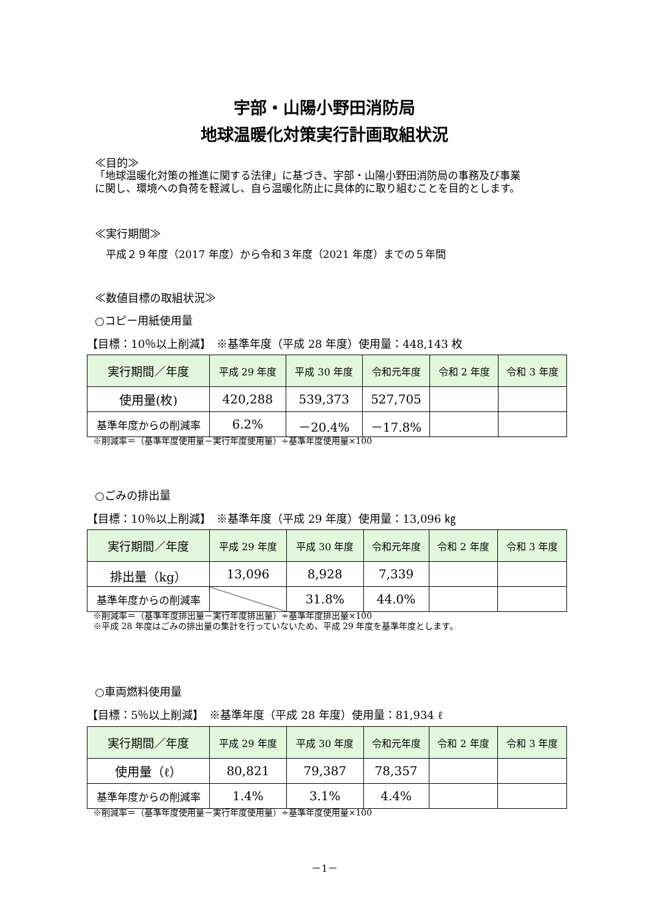宇部・山陽小野田消防局
地球温暖化対策実行計画取組状況
≪目的≫
「地球温暖化対策の推進に関する法律」に基づき、宇部・山陽小野田消防局の事務及び事業
に関し、環境への負荷を軽減し、自ら温暖化防止に具体的に取り組むことを目的とします。
≪実行期間≫
平成２９年度（2017 年度）から令和３年度（2021 年度）までの５年間
≪数値目標の取組状況≫
○コピー用紙使用量
【目標：10％以上削減】　※基準年度（平成 28 年度）使用量：448,143 枚
| 実行期間／年度 | 平成 29 年度 | 平成 30 年度 | 令和元年度 | 令和 2 年度 | 令和 3 年度 |
| --- | --- | --- | --- | --- | --- |
| 使用量(枚) | 420,288 | 539,373 | 527,705 | | |
| 基準年度からの削減率 | 6.2% | －20.4% | －17.8% | | |
※削減率＝（基準年度使用量－実行年度使用量）÷基準年度使用量×100
○ごみの排出量
【目標：10％以上削減】　※基準年度（平成 29 年度）使用量：13,096 ㎏
| 実行期間／年度 | 平成 29 年度 | 平成 30 年度 | 令和元年度 | 令和 2 年度 | 令和 3 年度 |
| --- | --- | --- | --- | --- | --- |
| 排出量（kg） | 13,096 | 8,928 | 7,339 | | |
| 基準年度からの削減率 | | 31.8% | 44.0% | | |
※削減率＝（基準年度排出量－実行年度排出量）÷基準年度排出量×100
※平成 28 年度はごみの排出量の集計を行っていないため、平成 29 年度を基準年度とします。
○車両燃料使用量
【目標：5％以上削減】　※基準年度（平成 28 年度）使用量：81,934 ℓ
| 実行期間／年度 | 平成 29 年度 | 平成 30 年度 | 令和元年度 | 令和 2 年度 | 令和 3 年度 |
| --- | --- | --- | --- | --- | --- |
| 使用量（ℓ） | 80,821 | 79,387 | 78,357 | | |
| 基準年度からの削減率 | 1.4% | 3.1% | 4.4% | | |
※削減率＝（基準年度使用量－実行年度使用量）÷基準年度使用量×100
－1－